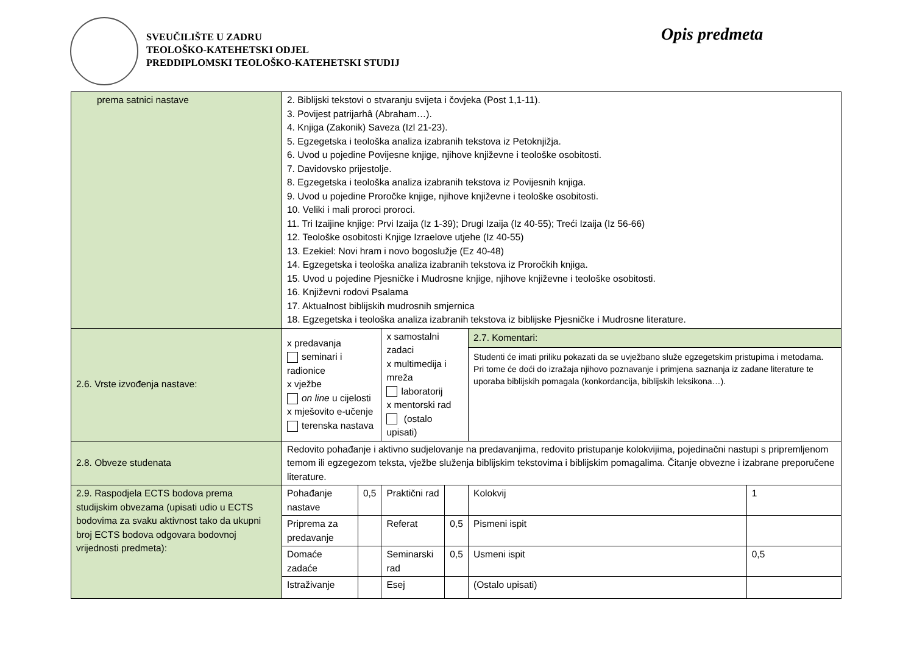SVEUČILIŠTE U ZADRU
TEOLOŠKO-KATEHETSKI ODJEL
PREDDIPLOMSKI TEOLOŠKO-KATEHETSKI STUDIJ
Opis predmeta
| prema satnici nastave | 2. Biblijski tekstovi o stvaranju svijeta i čovjeka (Post 1,1-11). 3. Povijest patrijarhâ (Abraham…). 4. Knjiga (Zakonik) Saveza (Izl 21-23). 5. Egzegetska i teološka analiza izabranih tekstova iz Petoknjižja. 6. Uvod u pojedine Povijesne knjige, njihove književne i teološke osobitosti. 7. Davidovsko prijestolje. 8. Egzegetska i teološka analiza izabranih tekstova iz Povijesnih knjiga. 9. Uvod u pojedine Proročke knjige, njihove književne i teološke osobitosti. 10. Veliki i mali proroci proroci. 11. Tri Izaijine knjige: Prvi Izaija (Iz 1-39); Drugi Izaija (Iz 40-55); Treći Izaija (Iz 56-66) 12. Teološke osobitosti Knjige Izraelove utjehe (Iz 40-55) 13. Ezekiel: Novi hram i novo bogoslužje (Ez 40-48) 14. Egzegetska i teološka analiza izabranih tekstova iz Proročkih knjiga. 15. Uvod u pojedine Pjesničke i Mudrosne knjige, njihove književne i teološke osobitosti. 16. Književni rodovi Psalama 17. Aktualnost biblijskih mudrosnih smjernica 18. Egzegetska i teološka analiza izabranih tekstova iz biblijske Pjesničke i Mudrosne literature. | | | | | |
| 2.6. Vrste izvođenja nastave: | x predavanja seminari i radionice x vježbe on line u cijelosti x mješovito e-učenje terenska nastava | | x samostalni zadaci x multimedija i mreža laboratorij x mentorski rad (ostalo upisati) | | 2.7. Komentari: Studenti će imati priliku pokazati da se uvježbano služe egzegetskim pristupima i metodama. Pri tome će doći do izražaja njihovo poznavanje i primjena saznanja iz zadane literature te uporaba biblijskih pomagala (konkordancija, biblijskih leksikona…). | |
| 2.8. Obveze studenata | Redovito pohađanje i aktivno sudjelovanje na predavanjima, redovito pristupanje kolokvijima, pojedinačni nastupi s pripremljenom temom ili egzegezom teksta, vježbe služenja biblijskim tekstovima i biblijskim pomagalima. Čitanje obvezne i izabrane preporučene literature. | | | | | |
| 2.9. Raspodjela ECTS bodova prema studijskim obvezama (upisati udio u ECTS bodovima za svaku aktivnost tako da ukupni broj ECTS bodova odgovara bodovnoj vrijednosti predmeta): | Pohađanje nastave | 0,5 | Praktični rad | | Kolokvij | 1 |
| | Priprema za predavanje | | Referat | 0,5 | Pismeni ispit | |
| | Domaće zadaće | | Seminarski rad | 0,5 | Usmeni ispit | 0,5 |
| | Istraživanje | | Esej | | (Ostalo upisati) | |